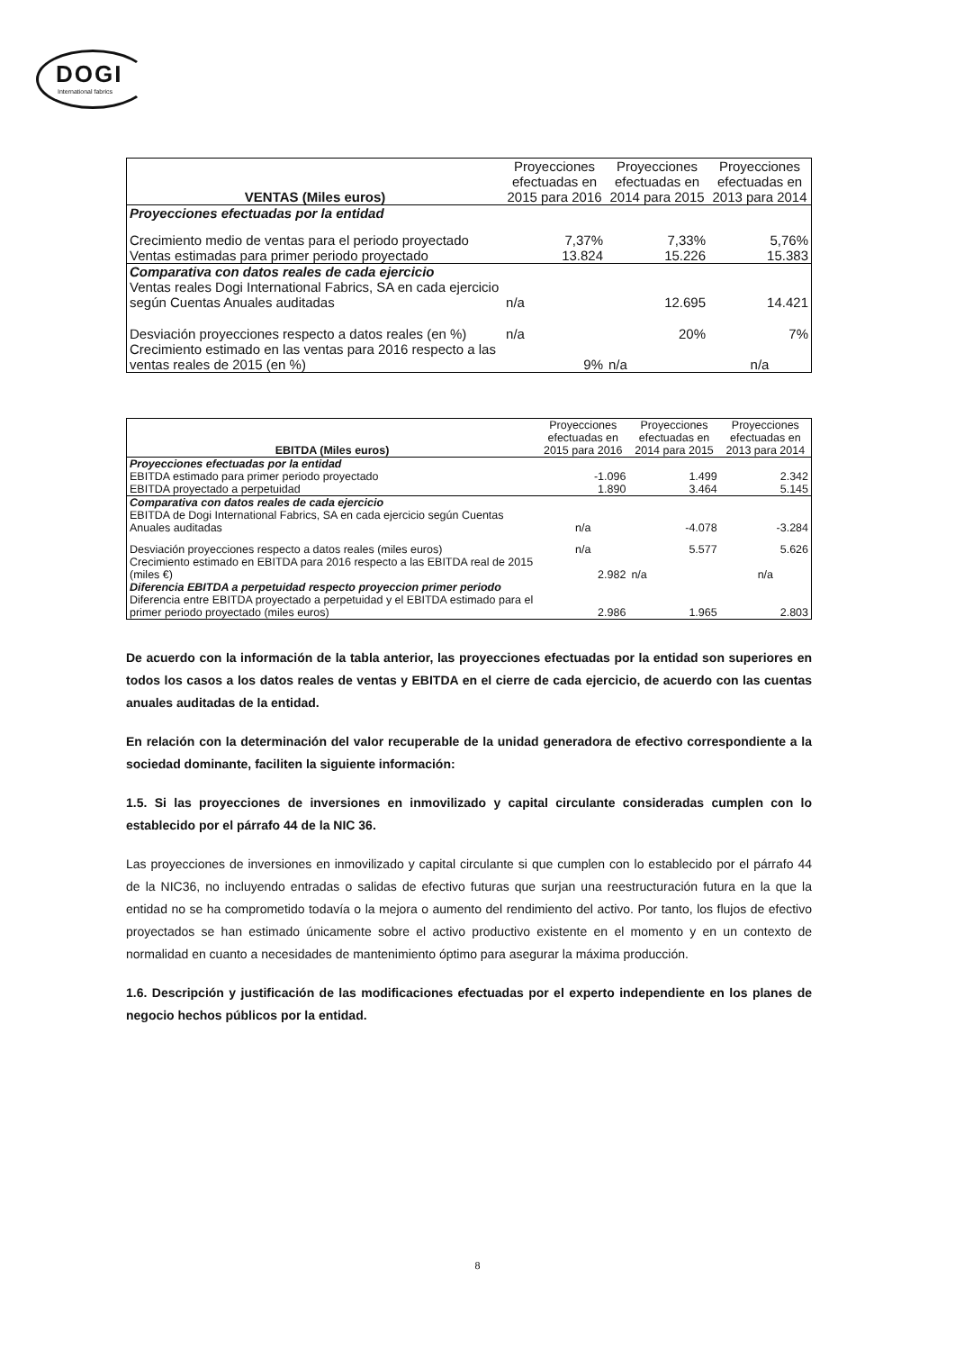DOGI
International fabrics
| VENTAS (Miles euros) | Proyecciones efectuadas en 2015 para 2016 | Proyecciones efectuadas en 2014 para 2015 | Proyecciones efectuadas en 2013 para 2014 |
| --- | --- | --- | --- |
| Proyecciones efectuadas por la entidad | | | |
| Crecimiento medio de ventas para el periodo proyectado | 7,37% | 7,33% | 5,76% |
| Ventas estimadas para primer periodo proyectado | 13.824 | 15.226 | 15.383 |
| Comparativa con datos reales de cada ejercicio | | | |
| Ventas reales Dogi International Fabrics, SA en cada ejercicio según Cuentas Anuales auditadas | n/a | 12.695 | 14.421 |
| Desviación proyecciones respecto a datos reales (en %) | n/a | 20% | 7% |
| Crecimiento estimado en las ventas para 2016 respecto a las ventas reales de 2015 (en %) | 9% | n/a | n/a |
| EBITDA (Miles euros) | Proyecciones efectuadas en 2015 para 2016 | Proyecciones efectuadas en 2014 para 2015 | Proyecciones efectuadas en 2013 para 2014 |
| --- | --- | --- | --- |
| Proyecciones efectuadas por la entidad | | | |
| EBITDA estimado para primer periodo proyectado | -1.096 | 1.499 | 2.342 |
| EBITDA proyectado a perpetuidad | 1.890 | 3.464 | 5.145 |
| Comparativa con datos reales de cada ejercicio | | | |
| EBITDA de Dogi International Fabrics, SA en cada ejercicio según Cuentas Anuales auditadas | n/a | -4.078 | -3.284 |
| Desviación proyecciones respecto a datos reales (miles euros) | n/a | 5.577 | 5.626 |
| Crecimiento estimado en EBITDA para 2016 respecto a las EBITDA real de 2015 (miles €) | 2.982 | n/a | n/a |
| Diferencia EBITDA a perpetuidad respecto proyeccion primer periodo | | | |
| Diferencia entre EBITDA proyectado a perpetuidad y el EBITDA estimado para el primer periodo proyectado (miles euros) | 2.986 | 1.965 | 2.803 |
De acuerdo con la información de la tabla anterior, las proyecciones efectuadas por la entidad son superiores en todos los casos a los datos reales de ventas y EBITDA en el cierre de cada ejercicio, de acuerdo con las cuentas anuales auditadas de la entidad.
En relación con la determinación del valor recuperable de la unidad generadora de efectivo correspondiente a la sociedad dominante, faciliten la siguiente información:
1.5. Si las proyecciones de inversiones en inmovilizado y capital circulante consideradas cumplen con lo establecido por el párrafo 44 de la NIC 36.
Las proyecciones de inversiones en inmovilizado y capital circulante si que cumplen con lo establecido por el párrafo 44 de la NIC36, no incluyendo entradas o salidas de efectivo futuras que surjan una reestructuración futura en la que la entidad no se ha comprometido todavía o la mejora o aumento del rendimiento del activo. Por tanto, los flujos de efectivo proyectados se han estimado únicamente sobre el activo productivo existente en el momento y en un contexto de normalidad en cuanto a necesidades de mantenimiento óptimo para asegurar la máxima producción.
1.6. Descripción y justificación de las modificaciones efectuadas por el experto independiente en los planes de negocio hechos públicos por la entidad.
8